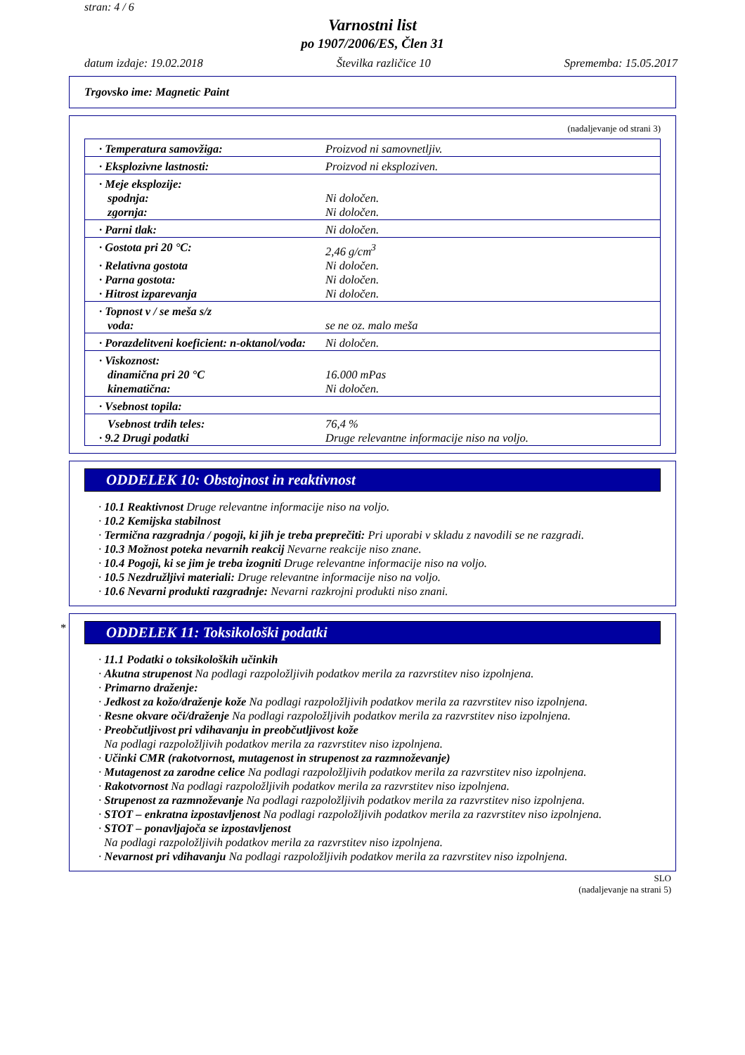stran: 4 / 6
Varnostni list
po 1907/2006/ES, Člen 31
datum izdaje: 19.02.2018 Številka različice 10 Sprememba: 15.05.2017
Trgovsko ime: Magnetic Paint
(nadaljevanje od strani 3)
| · Temperatura samovžiga: | Proizvod ni samovnetljiv. |
| · Eksplozivne lastnosti: | Proizvod ni eksploziven. |
| · Meje eksplozije: | |
| spodnja: | Ni določen. |
| zgornja: | Ni določen. |
| · Parni tlak: | Ni določen. |
| · Gostota pri 20 °C: | 2,46 g/cm<sup>3</sup> |
| · Relativna gostota | Ni določen. |
| · Parna gostota: | Ni določen. |
| · Hitrost izparevanja | Ni določen. |
| · Topnost v / se meša s/z | |
| voda: | se ne oz. malo meša |
| · Porazdelitveni koeficient: n-oktanol/voda: | Ni določen. |
| · Viskoznost: | |
| dinamična pri 20 °C | 16.000 mPas |
| kinematična: | Ni določen. |
| · Vsebnost topila: | |
| Vsebnost trdih teles: | 76,4 % |
| · 9.2 Drugi podatki | Druge relevantne informacije niso na voljo. |
ODDELEK 10: Obstojnost in reaktivnost
· 10.1 Reaktivnost Druge relevantne informacije niso na voljo.
· 10.2 Kemijska stabilnost
· Termična razgradnja / pogoji, ki jih je treba preprečiti: Pri uporabi v skladu z navodili se ne razgradi.
· 10.3 Možnost poteka nevarnih reakcij Nevarne reakcije niso znane.
· 10.4 Pogoji, ki se jim je treba izogniti Druge relevantne informacije niso na voljo.
· 10.5 Nezdružljivi materiali: Druge relevantne informacije niso na voljo.
· 10.6 Nevarni produkti razgradnje: Nevarni razkrojni produkti niso znani.
*
ODDELEK 11: Toksikološki podatki
· 11.1 Podatki o toksikoloških učinkih
· Akutna strupenost Na podlagi razpoložljivih podatkov merila za razvrstitev niso izpolnjena.
· Primarno draženje:
· Jedkost za kožo/draženje kože Na podlagi razpoložljivih podatkov merila za razvrstitev niso izpolnjena.
· Resne okvare oči/draženje Na podlagi razpoložljivih podatkov merila za razvrstitev niso izpolnjena.
· Preobčutljivost pri vdihavanju in preobčutljivost kože
Na podlagi razpoložljivih podatkov merila za razvrstitev niso izpolnjena.
· Učinki CMR (rakotvornost, mutagenost in strupenost za razmnoževanje)
· Mutagenost za zarodne celice Na podlagi razpoložljivih podatkov merila za razvrstitev niso izpolnjena.
· Rakotvornost Na podlagi razpoložljivih podatkov merila za razvrstitev niso izpolnjena.
· Strupenost za razmnoževanje Na podlagi razpoložljivih podatkov merila za razvrstitev niso izpolnjena.
· STOT – enkratna izpostavljenost Na podlagi razpoložljivih podatkov merila za razvrstitev niso izpolnjena.
· STOT – ponavljajoča se izpostavljenost
Na podlagi razpoložljivih podatkov merila za razvrstitev niso izpolnjena.
· Nevarnost pri vdihavanju Na podlagi razpoložljivih podatkov merila za razvrstitev niso izpolnjena.
SLO
(nadaljevanje na strani 5)